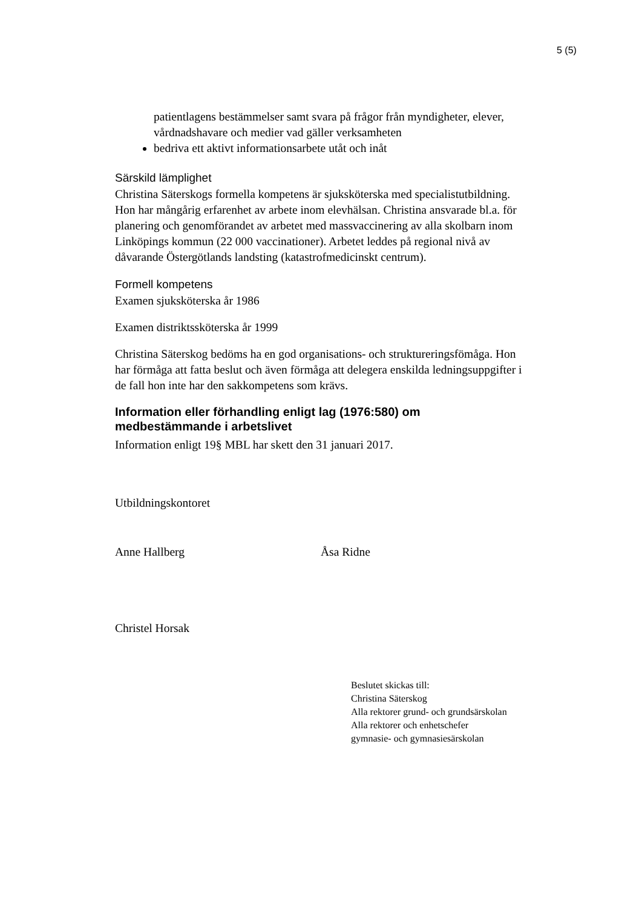5 (5)
patientlagens bestämmelser samt svara på frågor från myndigheter, elever, vårdnadshavare och medier vad gäller verksamheten
bedriva ett aktivt informationsarbete utåt och inåt
Särskild lämplighet
Christina Säterskogs formella kompetens är sjuksköterska med specialistutbildning. Hon har mångårig erfarenhet av arbete inom elevhälsan. Christina ansvarade bl.a. för planering och genomförandet av arbetet med massvaccinering av alla skolbarn inom Linköpings kommun (22 000 vaccinationer). Arbetet leddes på regional nivå av dåvarande Östergötlands landsting (katastrofmedicinskt centrum).
Formell kompetens
Examen sjuksköterska år 1986
Examen distriktssköterska år 1999
Christina Säterskog bedöms ha en god organisations- och struktureringsfömåga. Hon har förmåga att fatta beslut och även förmåga att delegera enskilda ledningsuppgifter i de fall hon inte har den sakkompetens som krävs.
Information eller förhandling enligt lag (1976:580) om medbestämmande i arbetslivet
Information enligt 19§ MBL har skett den 31 januari 2017.
Utbildningskontoret
Anne Hallberg Åsa Ridne
Christel Horsak
Beslutet skickas till:
Christina Säterskog
Alla rektorer grund- och grundsärskolan
Alla rektorer och enhetschefer
gymnasie- och gymnasiesärskolan